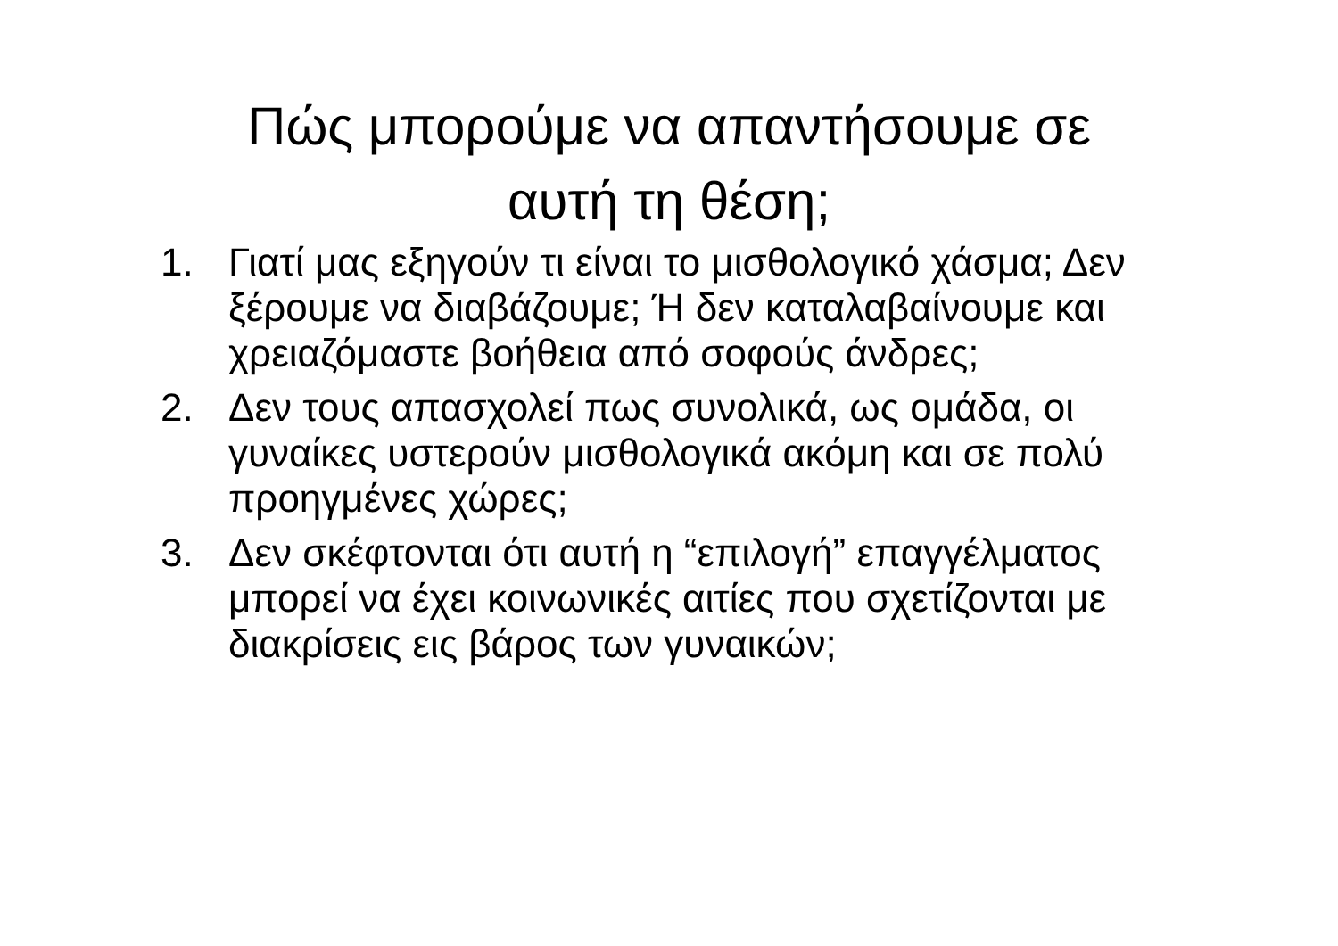Πώς μπορούμε να απαντήσουμε σε
αυτή τη θέση;
1. Γιατί μας εξηγούν τι είναι το μισθολογικό χάσμα; Δεν ξέρουμε να διαβάζουμε; Ή δεν καταλαβαίνουμε και χρειαζόμαστε βοήθεια από σοφούς άνδρες;
2. Δεν τους απασχολεί πως συνολικά, ως ομάδα, οι γυναίκες υστερούν μισθολογικά ακόμη και σε πολύ προηγμένες χώρες;
3. Δεν σκέφτονται ότι αυτή η “επιλογή” επαγγέλματος μπορεί να έχει κοινωνικές αιτίες που σχετίζονται με διακρίσεις εις βάρος των γυναικών;